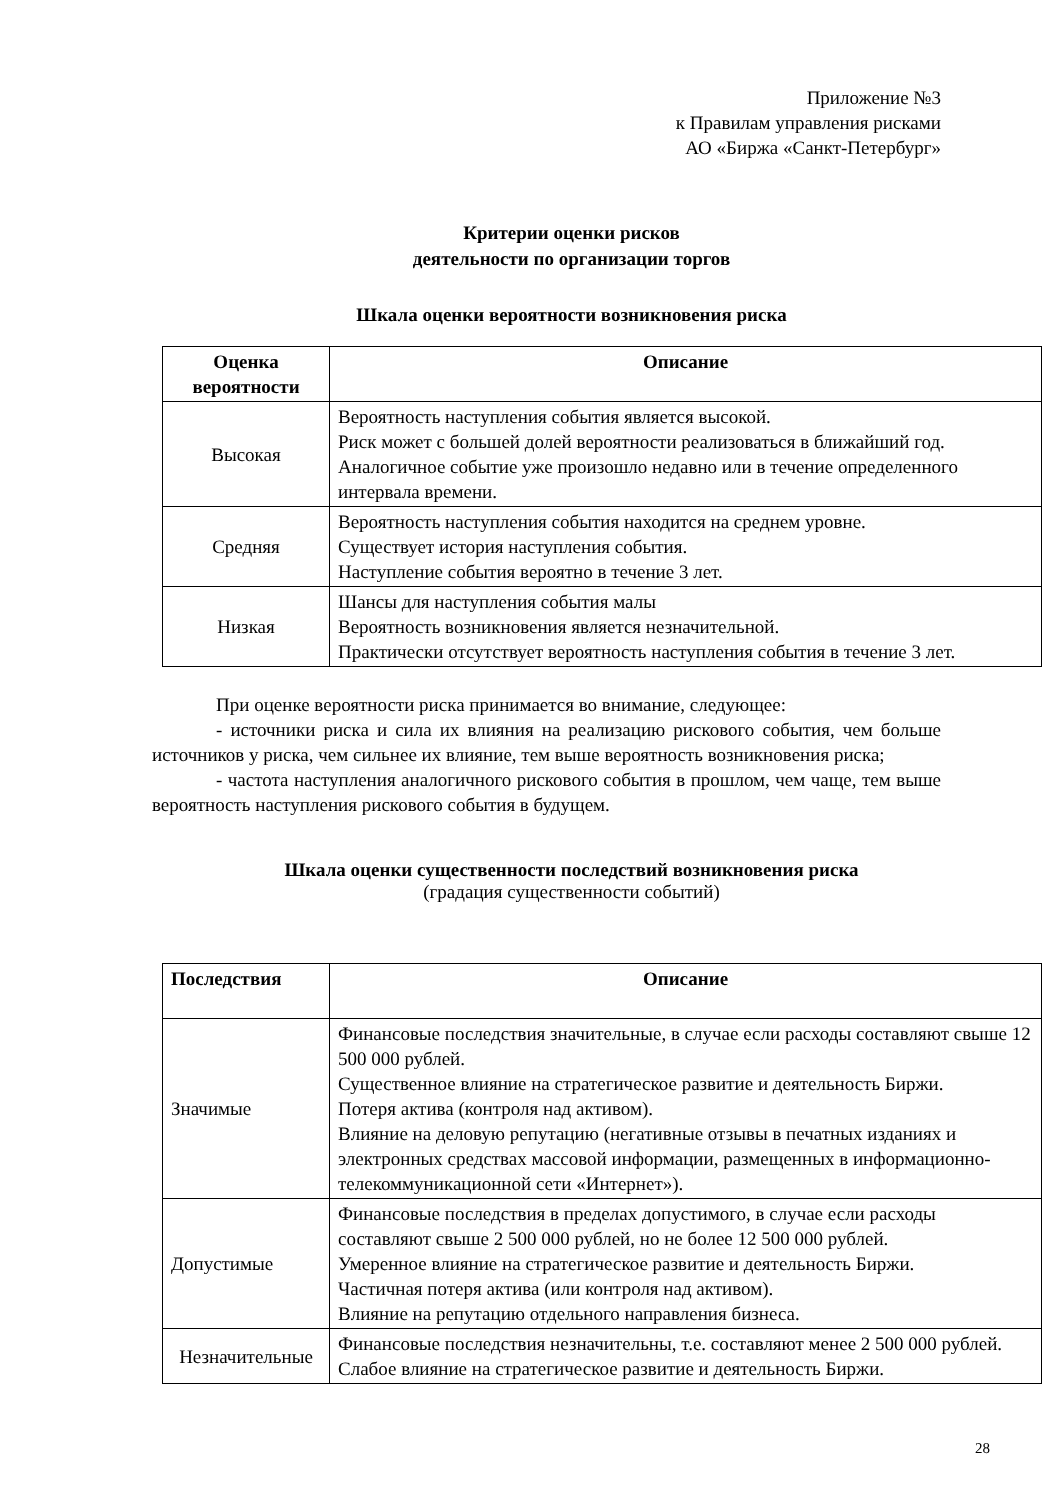Приложение №3
к Правилам управления рисками
АО «Биржа «Санкт-Петербург»
Критерии оценки рисков
деятельности по организации торгов
Шкала оценки вероятности возникновения риска
| Оценка вероятности | Описание |
| --- | --- |
| Высокая | Вероятность наступления события является высокой. Риск может с большей долей вероятности реализоваться в ближайший год. Аналогичное событие уже произошло недавно или в течение определенного интервала времени. |
| Средняя | Вероятность наступления события находится на среднем уровне. Существует история наступления события. Наступление события вероятно в течение 3 лет. |
| Низкая | Шансы для наступления события малы Вероятность возникновения является незначительной. Практически отсутствует вероятность наступления события в течение 3 лет. |
При оценке вероятности риска принимается во внимание, следующее:
- источники риска и сила их влияния на реализацию рискового события, чем больше источников у риска, чем сильнее их влияние, тем выше вероятность возникновения риска;
- частота наступления аналогичного рискового события в прошлом, чем чаще, тем выше вероятность наступления рискового события в будущем.
Шкала оценки существенности последствий возникновения риска
(градация существенности событий)
| Последствия | Описание |
| --- | --- |
| Значимые | Финансовые последствия значительные, в случае если расходы составляют свыше 12 500 000 рублей. Существенное влияние на стратегическое развитие и деятельность Биржи. Потеря актива (контроля над активом). Влияние на деловую репутацию (негативные отзывы в печатных изданиях и электронных средствах массовой информации, размещенных в информационно-телекоммуникационной сети «Интернет»). |
| Допустимые | Финансовые последствия в пределах допустимого, в случае если расходы составляют свыше 2 500 000 рублей, но не более 12 500 000 рублей. Умеренное влияние на стратегическое развитие и деятельность Биржи. Частичная потеря актива (или контроля над активом). Влияние на репутацию отдельного направления бизнеса. |
| Незначительные | Финансовые последствия незначительны, т.е. составляют менее 2 500 000 рублей. Слабое влияние на стратегическое развитие и деятельность Биржи. |
28